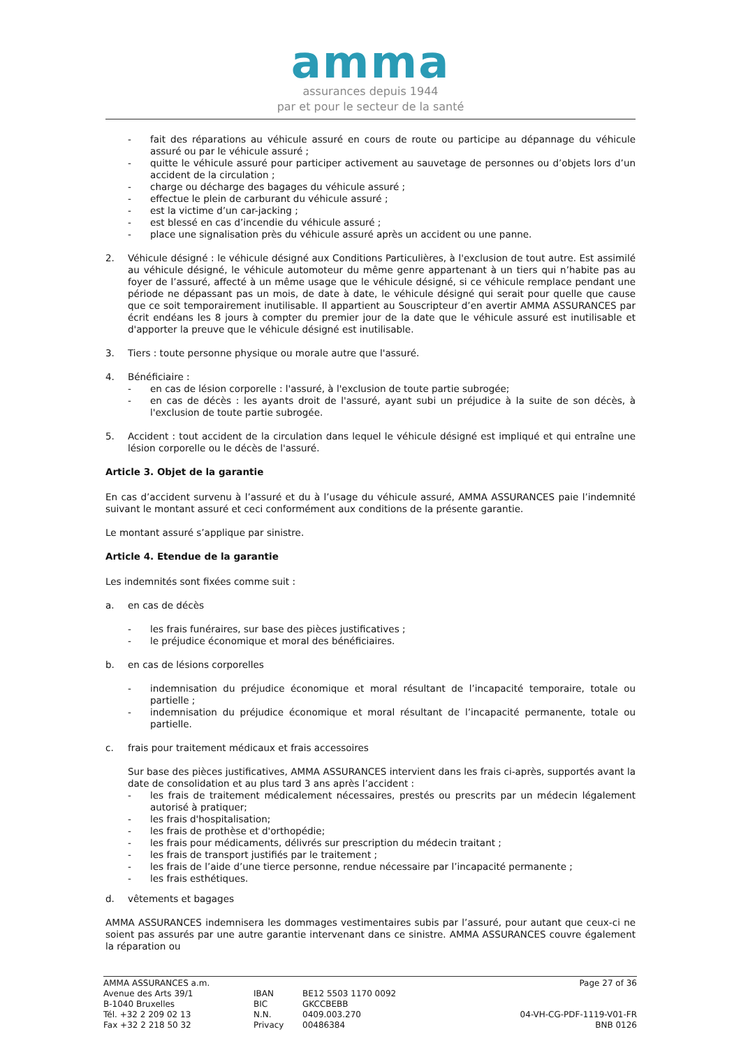amma
assurances depuis 1944
par et pour le secteur de la santé
- fait des réparations au véhicule assuré en cours de route ou participe au dépannage du véhicule assuré ou par le véhicule assuré ;
- quitte le véhicule assuré pour participer activement au sauvetage de personnes ou d’objets lors d’un accident de la circulation ;
- charge ou décharge des bagages du véhicule assuré ;
- effectue le plein de carburant du véhicule assuré ;
- est la victime d’un car-jacking ;
- est blessé en cas d’incendie du véhicule assuré ;
- place une signalisation près du véhicule assuré après un accident ou une panne.
2. Véhicule désigné : le véhicule désigné aux Conditions Particulières, à l'exclusion de tout autre. Est assimilé au véhicule désigné, le véhicule automoteur du même genre appartenant à un tiers qui n’habite pas au foyer de l’assuré, affecté à un même usage que le véhicule désigné, si ce véhicule remplace pendant une période ne dépassant pas un mois, de date à date, le véhicule désigné qui serait pour quelle que cause que ce soit temporairement inutilisable. Il appartient au Souscripteur d’en avertir AMMA ASSURANCES par écrit endéans les 8 jours à compter du premier jour de la date que le véhicule assuré est inutilisable et d'apporter la preuve que le véhicule désigné est inutilisable.
3. Tiers : toute personne physique ou morale autre que l'assuré.
4. Bénéficiaire :
- en cas de lésion corporelle : l'assuré, à l'exclusion de toute partie subrogée;
- en cas de décès : les ayants droit de l'assuré, ayant subi un préjudice à la suite de son décès, à l'exclusion de toute partie subrogée.
5. Accident : tout accident de la circulation dans lequel le véhicule désigné est impliqué et qui entraîne une lésion corporelle ou le décès de l'assuré.
Article 3. Objet de la garantie
En cas d’accident survenu à l’assuré et du à l’usage du véhicule assuré, AMMA ASSURANCES paie l’indemnité suivant le montant assuré et ceci conformément aux conditions de la présente garantie.
Le montant assuré s’applique par sinistre.
Article 4. Etendue de la garantie
Les indemnités sont fixées comme suit :
a. en cas de décès
- les frais funéraires, sur base des pièces justificatives ;
- le préjudice économique et moral des bénéficiaires.
b. en cas de lésions corporelles
- indemnisation du préjudice économique et moral résultant de l’incapacité temporaire, totale ou partielle ;
- indemnisation du préjudice économique et moral résultant de l’incapacité permanente, totale ou partielle.
c. frais pour traitement médicaux et frais accessoires
Sur base des pièces justificatives, AMMA ASSURANCES intervient dans les frais ci-après, supportés avant la date de consolidation et au plus tard 3 ans après l’accident :
- les frais de traitement médicalement nécessaires, prestés ou prescrits par un médecin légalement autorisé à pratiquer;
- les frais d'hospitalisation;
- les frais de prothèse et d'orthopédie;
- les frais pour médicaments, délivrés sur prescription du médecin traitant ;
- les frais de transport justifiés par le traitement ;
- les frais de l’aide d’une tierce personne, rendue nécessaire par l’incapacité permanente ;
- les frais esthétiques.
d. vêtements et bagages
AMMA ASSURANCES indemnisera les dommages vestimentaires subis par l’assuré, pour autant que ceux-ci ne soient pas assurés par une autre garantie intervenant dans ce sinistre. AMMA ASSURANCES couvre également la réparation ou
AMMA ASSURANCES a.m.
Avenue des Arts 39/1
B-1040 Bruxelles
Tél. +32 2 209 02 13
Fax +32 2 218 50 32
IBAN
BIC
N.N.
Privacy
BE12 5503 1170 0092
GKCCBEBB
0409.003.270
00486384
Page 27 of 36
04-VH-CG-PDF-1119-V01-FR
BNB 0126